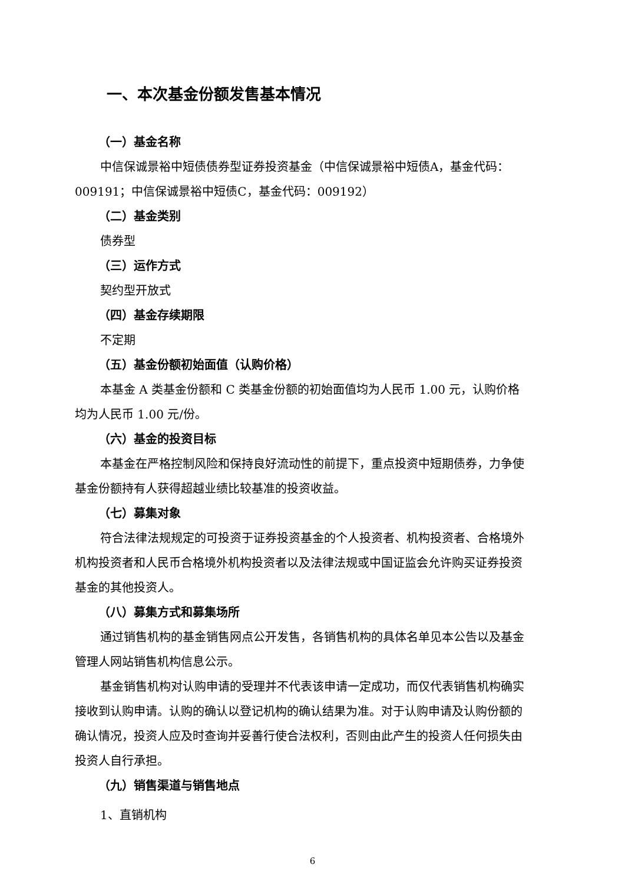一、本次基金份额发售基本情况
（一）基金名称
中信保诚景裕中短债债券型证券投资基金（中信保诚景裕中短债A，基金代码：009191；中信保诚景裕中短债C，基金代码：009192）
（二）基金类别
债券型
（三）运作方式
契约型开放式
（四）基金存续期限
不定期
（五）基金份额初始面值（认购价格）
本基金 A 类基金份额和 C 类基金份额的初始面值均为人民币 1.00 元，认购价格均为人民币 1.00 元/份。
（六）基金的投资目标
本基金在严格控制风险和保持良好流动性的前提下，重点投资中短期债券，力争使基金份额持有人获得超越业绩比较基准的投资收益。
（七）募集对象
符合法律法规规定的可投资于证券投资基金的个人投资者、机构投资者、合格境外机构投资者和人民币合格境外机构投资者以及法律法规或中国证监会允许购买证券投资基金的其他投资人。
（八）募集方式和募集场所
通过销售机构的基金销售网点公开发售，各销售机构的具体名单见本公告以及基金管理人网站销售机构信息公示。
基金销售机构对认购申请的受理并不代表该申请一定成功，而仅代表销售机构确实接收到认购申请。认购的确认以登记机构的确认结果为准。对于认购申请及认购份额的确认情况，投资人应及时查询并妥善行使合法权利，否则由此产生的投资人任何损失由投资人自行承担。
（九）销售渠道与销售地点
1、直销机构
6